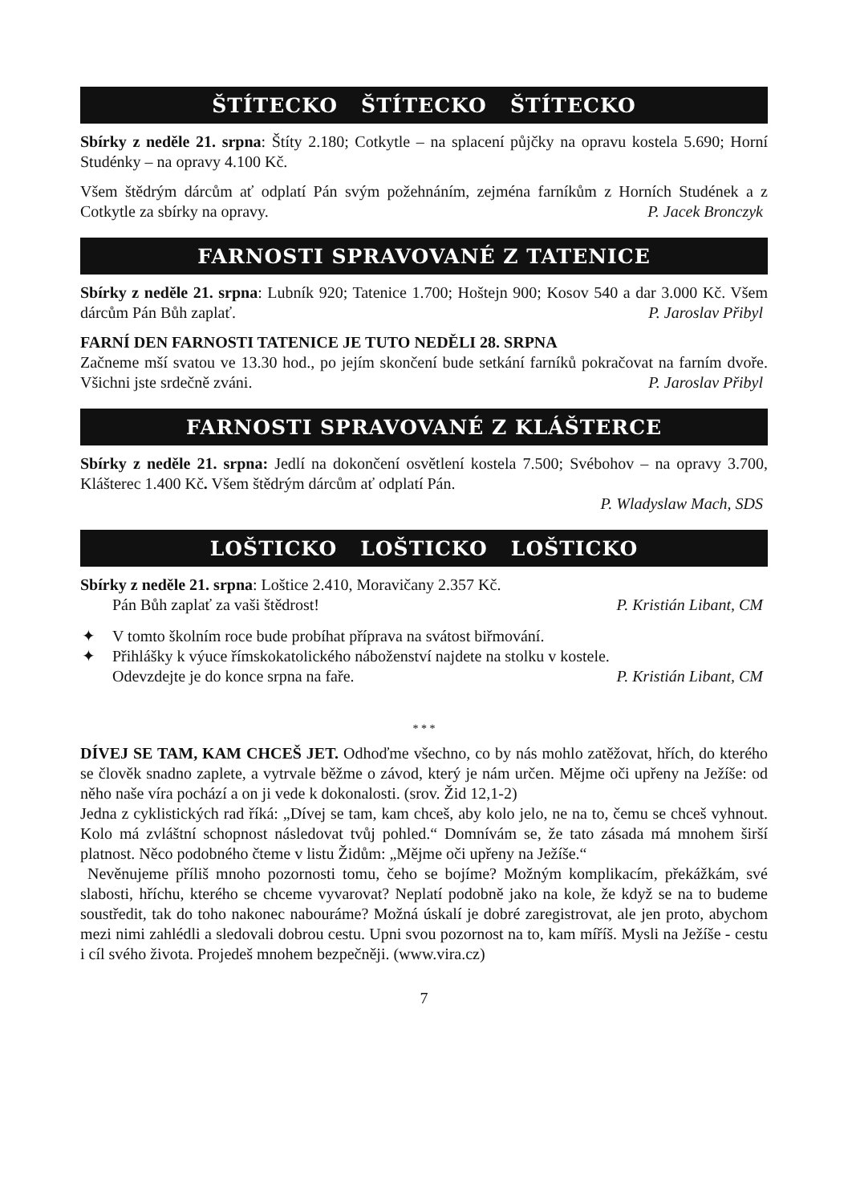ŠTÍTECKO ŠTÍTECKO ŠTÍTECKO
Sbírky z neděle 21. srpna: Štíty 2.180; Cotkytle – na splacení půjčky na opravu kostela 5.690; Horní Studénky – na opravy 4.100 Kč.
Všem štědrým dárcům ať odplatí Pán svým požehnáním, zejména farníkům z Horních Studének a z Cotkytle za sbírky na opravy. P. Jacek Bronczyk
FARNOSTI SPRAVOVANÉ Z TATENICE
Sbírky z neděle 21. srpna: Lubník 920; Tatenice 1.700; Hoštejn 900; Kosov 540 a dar 3.000 Kč. Všem dárcům Pán Bůh zaplať. P. Jaroslav Přibyl
FARNÍ DEN FARNOSTI TATENICE JE TUTO NEDĚLI 28. SRPNA
Začneme mší svatou ve 13.30 hod., po jejím skončení bude setkání farníků pokračovat na farním dvoře. Všichni jste srdečně zváni. P. Jaroslav Přibyl
FARNOSTI SPRAVOVANÉ Z KLÁŠTERCE
Sbírky z neděle 21. srpna: Jedlí na dokončení osvětlení kostela 7.500; Svébohov – na opravy 3.700, Klášterec 1.400 Kč. Všem štědrým dárcům ať odplatí Pán.
P. Wladyslaw Mach, SDS
LOŠTICKO LOŠTICKO LOŠTICKO
Sbírky z neděle 21. srpna: Loštice 2.410, Moravičany 2.357 Kč.
Pán Bůh zaplať za vaši štědrost! P. Kristián Libant, CM
✦ V tomto školním roce bude probíhat příprava na svátost biřmování.
✦ Přihlášky k výuce římskokatolického náboženství najdete na stolku v kostele.
Odevzdejte je do konce srpna na faře. P. Kristián Libant, CM
* * *
DÍVEJ SE TAM, KAM CHCEŠ JET. Odhoďme všechno, co by nás mohlo zatěžovat, hřích, do kterého se člověk snadno zaplete, a vytrvale běžme o závod, který je nám určen. Mějme oči upřeny na Ježíše: od něho naše víra pochází a on ji vede k dokonalosti. (srov. Žid 12,1-2)
Jedna z cyklistických rad říká: „Dívej se tam, kam chceš, aby kolo jelo, ne na to, čemu se chceš vyhnout. Kolo má zvláštní schopnost následovat tvůj pohled.“ Domnívám se, že tato zásada má mnohem širší platnost. Něco podobného čteme v listu Židům: „Mějme oči upřeny na Ježíše.“
Nevěnujeme příliš mnoho pozornosti tomu, čeho se bojíme? Možným komplikacím, překážkám, své slabosti, hříchu, kterého se chceme vyvarovat? Neplatí podobně jako na kole, že když se na to budeme soustředit, tak do toho nakonec nabouráme? Možná úskalí je dobré zaregistrovat, ale jen proto, abychom mezi nimi zahlédli a sledovali dobrou cestu. Upni svou pozornost na to, kam míříš. Mysli na Ježíše - cestu i cíl svého života. Projedeš mnohem bezpečněji. (www.vira.cz)
7